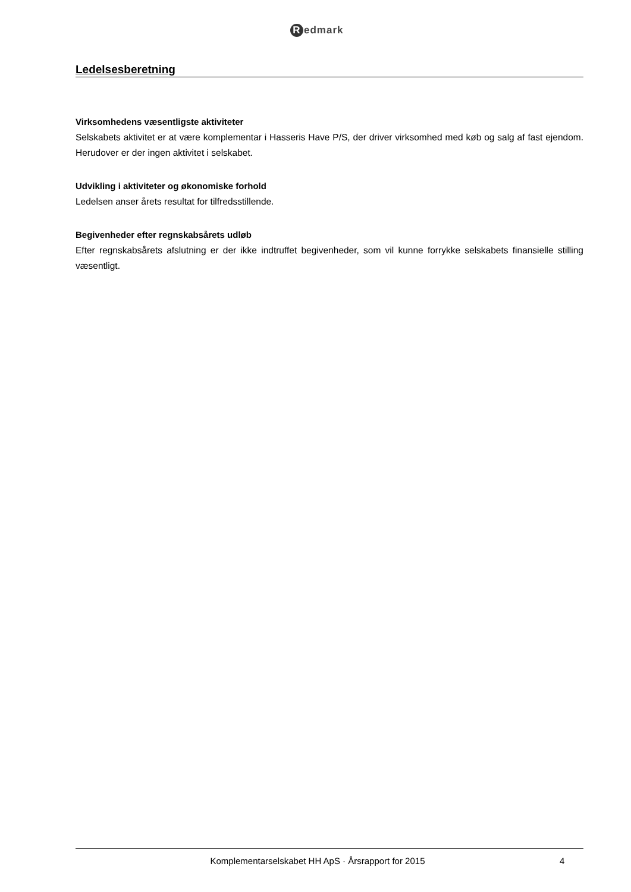Redmark
Ledelsesberetning
Virksomhedens væsentligste aktiviteter
Selskabets aktivitet er at være komplementar i Hasseris Have P/S, der driver virksomhed med køb og salg af fast ejendom. Herudover er der ingen aktivitet i selskabet.
Udvikling i aktiviteter og økonomiske forhold
Ledelsen anser årets resultat for tilfredsstillende.
Begivenheder efter regnskabsårets udløb
Efter regnskabsårets afslutning er der ikke indtruffet begivenheder, som vil kunne forrykke selskabets finansielle stilling væsentligt.
Komplementarselskabet HH ApS · Årsrapport for 2015
4